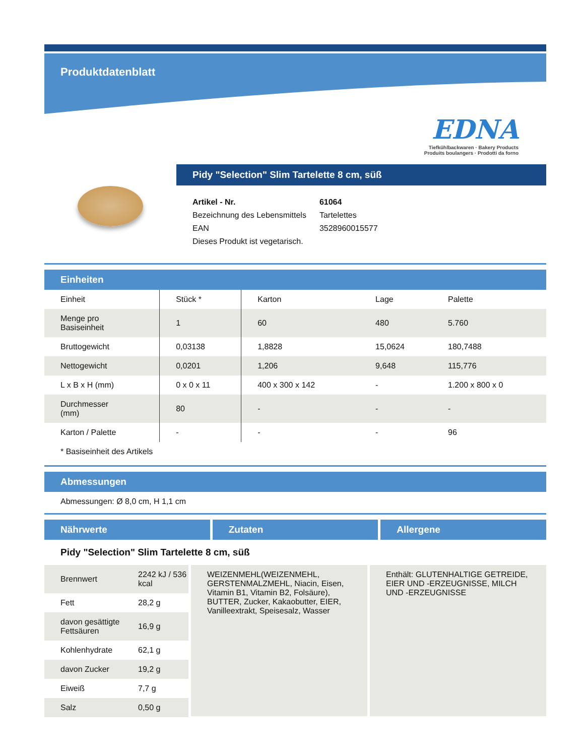Produktdatenblatt
EDNA
Tiefkühlbackwaren · Bakery Products
Produits boulangers · Prodotti da forno
Pidy "Selection" Slim Tartelette 8 cm, süß
| Artikel - Nr. | 61064 |
| Bezeichnung des Lebensmittels | Tartelettes |
| EAN | 3528960015577 |
| Dieses Produkt ist vegetarisch. | |
Einheiten
| Einheit | Stück * | Karton | Lage | Palette |
| Menge pro Basiseinheit | 1 | 60 | 480 | 5.760 |
| Bruttogewicht | 0,03138 | 1,8828 | 15,0624 | 180,7488 |
| Nettogewicht | 0,0201 | 1,206 | 9,648 | 115,776 |
| L x B x H (mm) | 0 x 0 x 11 | 400 x 300 x 142 | - | 1.200 x 800 x 0 |
| Durchmesser (mm) | 80 | - | - | - |
| Karton / Palette | - | - | - | 96 |
* Basiseinheit des Artikels
Abmessungen
Abmessungen: Ø 8,0 cm, H 1,1 cm
Nährwerte Zutaten Allergene
Pidy "Selection" Slim Tartelette 8 cm, süß
| Brennwert | 2242 kJ / 536 kcal |
| Fett | 28,2 g |
| davon gesättigte Fettsäuren | 16,9 g |
| Kohlenhydrate | 62,1 g |
| davon Zucker | 19,2 g |
| Eiweiß | 7,7 g |
| Salz | 0,50 g |
WEIZENMEHL(WEIZENMEHL, GERSTENMALZMEHL, Niacin, Eisen, Vitamin B1, Vitamin B2, Folsäure), BUTTER, Zucker, Kakaobutter, EIER, Vanilleextrakt, Speisesalz, Wasser
Enthält: GLUTENHALTIGE GETREIDE, EIER UND -ERZEUGNISSE, MILCH UND -ERZEUGNISSE